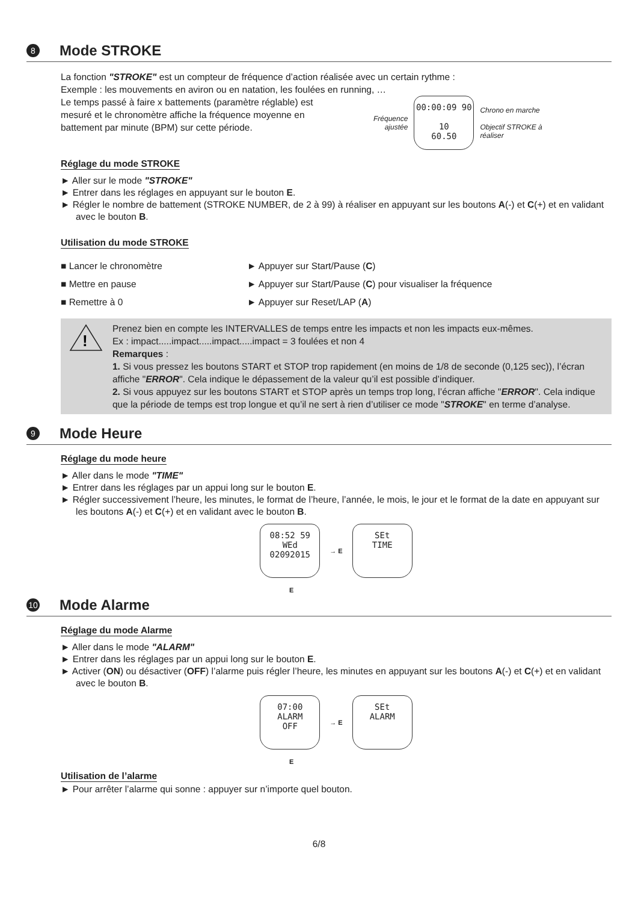8 Mode STROKE
La fonction "STROKE" est un compteur de fréquence d’action réalisée avec un certain rythme :
Exemple : les mouvements en aviron ou en natation, les foulées en running, …
Le temps passé à faire x battements (paramètre réglable) est mesuré et le chronomètre affiche la fréquence moyenne en battement par minute (BPM) sur cette période.
Fréquence
ajustée
00:00:09 90
10
60.50
Chrono en marche
Objectif STROKE à
réaliser
Réglage du mode STROKE
► Aller sur le mode "STROKE"
► Entrer dans les réglages en appuyant sur le bouton E.
► Régler le nombre de battement (STROKE NUMBER, de 2 à 99) à réaliser en appuyant sur les boutons A(-) et C(+) et en validant avec le bouton B.
Utilisation du mode STROKE
■ Lancer le chronomètre ► Appuyer sur Start/Pause (C)
■ Mettre en pause ► Appuyer sur Start/Pause (C) pour visualiser la fréquence
■ Remettre à 0 ► Appuyer sur Reset/LAP (A)
!
Prenez bien en compte les INTERVALLES de temps entre les impacts et non les impacts eux-mêmes.
Ex : impact.....impact.....impact.....impact = 3 foulées et non 4
Remarques :
1. Si vous pressez les boutons START et STOP trop rapidement (en moins de 1/8 de seconde (0,125 sec)), l’écran affiche "ERROR". Cela indique le dépassement de la valeur qu’il est possible d’indiquer.
2. Si vous appuyez sur les boutons START et STOP après un temps trop long, l’écran affiche "ERROR". Cela indique que la période de temps est trop longue et qu’il ne sert à rien d’utiliser ce mode "STROKE" en terme d’analyse.
9 Mode Heure
Réglage du mode heure
► Aller dans le mode "TIME"
► Entrer dans les réglages par un appui long sur le bouton E.
► Régler successivement l’heure, les minutes, le format de l’heure, l’année, le mois, le jour et le format de la date en appuyant sur les boutons A(-) et C(+) et en validant avec le bouton B.
08:52 59
WEd
02092015
→ E
SEt
TIME
E
10 Mode Alarme
Réglage du mode Alarme
► Aller dans le mode "ALARM"
► Entrer dans les réglages par un appui long sur le bouton E.
► Activer (ON) ou désactiver (OFF) l’alarme puis régler l’heure, les minutes en appuyant sur les boutons A(-) et C(+) et en validant avec le bouton B.
07:00
ALARM
OFF
→ E
SEt
ALARM
E
Utilisation de l’alarme
► Pour arrêter l’alarme qui sonne : appuyer sur n’importe quel bouton.
6/8